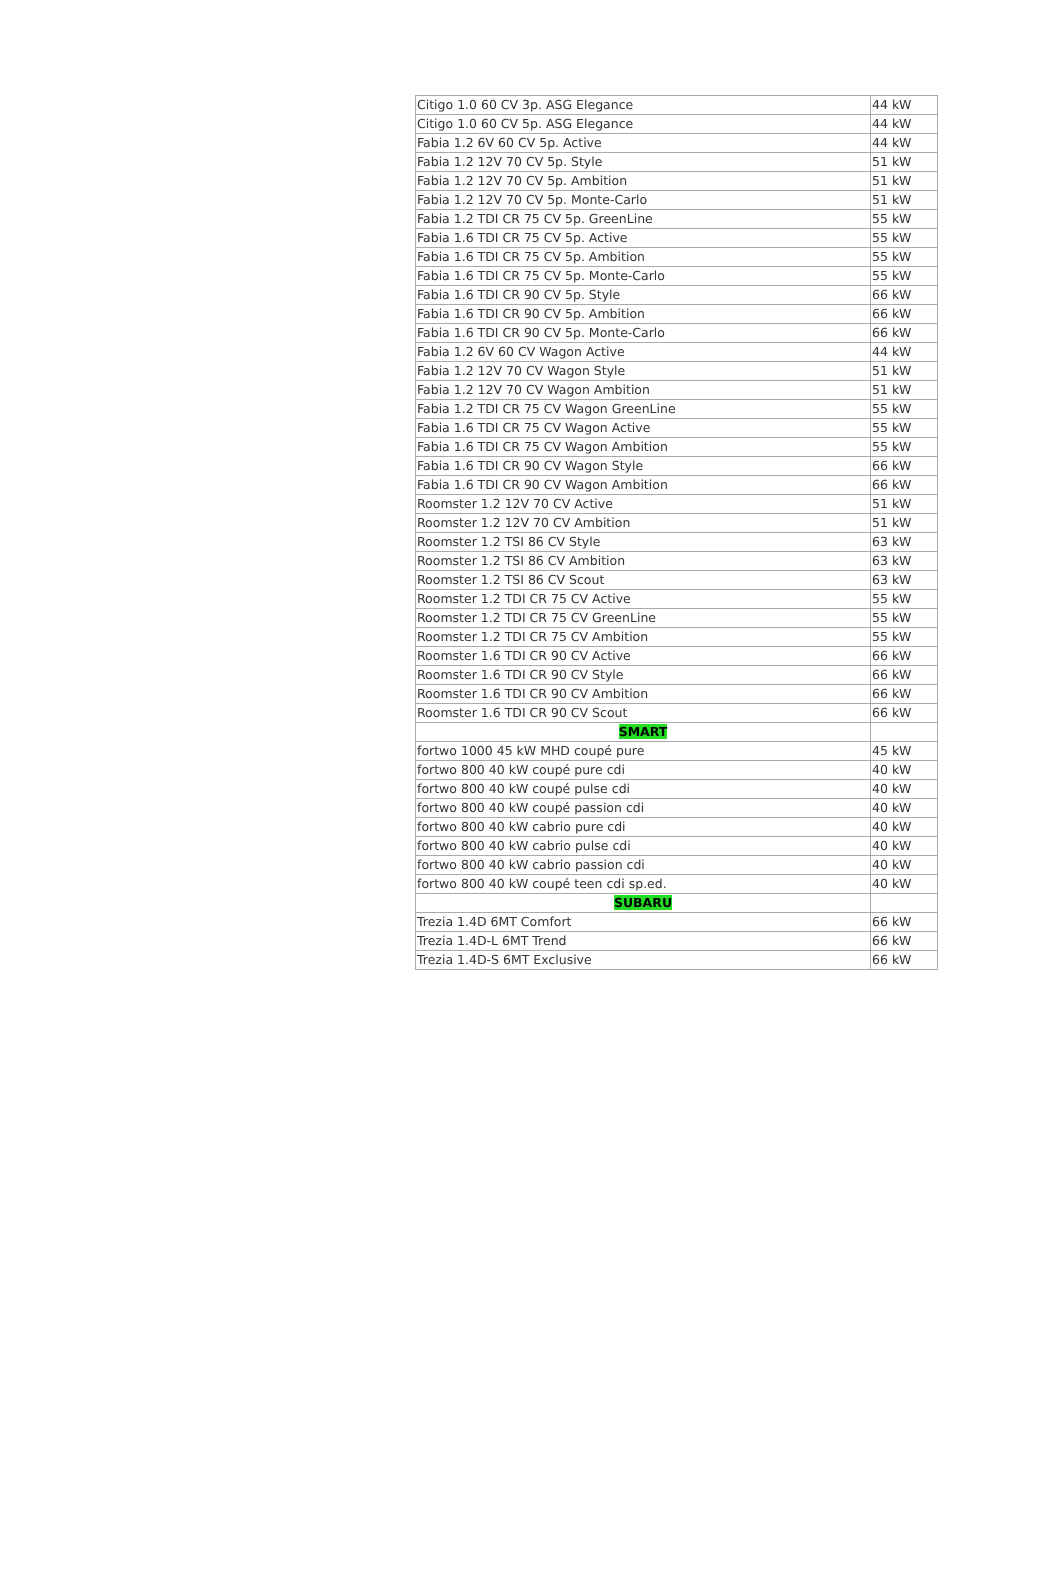| Citigo 1.0 60 CV 3p. ASG Elegance | 44 kW |
| Citigo 1.0 60 CV 5p. ASG Elegance | 44 kW |
| Fabia 1.2 6V 60 CV 5p. Active | 44 kW |
| Fabia 1.2 12V 70 CV 5p. Style | 51 kW |
| Fabia 1.2 12V 70 CV 5p. Ambition | 51 kW |
| Fabia 1.2 12V 70 CV 5p. Monte-Carlo | 51 kW |
| Fabia 1.2 TDI CR 75 CV 5p. GreenLine | 55 kW |
| Fabia 1.6 TDI CR 75 CV 5p. Active | 55 kW |
| Fabia 1.6 TDI CR 75 CV 5p. Ambition | 55 kW |
| Fabia 1.6 TDI CR 75 CV 5p. Monte-Carlo | 55 kW |
| Fabia 1.6 TDI CR 90 CV 5p. Style | 66 kW |
| Fabia 1.6 TDI CR 90 CV 5p. Ambition | 66 kW |
| Fabia 1.6 TDI CR 90 CV 5p. Monte-Carlo | 66 kW |
| Fabia 1.2 6V 60 CV Wagon Active | 44 kW |
| Fabia 1.2 12V 70 CV Wagon Style | 51 kW |
| Fabia 1.2 12V 70 CV Wagon Ambition | 51 kW |
| Fabia 1.2 TDI CR 75 CV Wagon GreenLine | 55 kW |
| Fabia 1.6 TDI CR 75 CV Wagon Active | 55 kW |
| Fabia 1.6 TDI CR 75 CV Wagon Ambition | 55 kW |
| Fabia 1.6 TDI CR 90 CV Wagon Style | 66 kW |
| Fabia 1.6 TDI CR 90 CV Wagon Ambition | 66 kW |
| Roomster 1.2 12V 70 CV Active | 51 kW |
| Roomster 1.2 12V 70 CV Ambition | 51 kW |
| Roomster 1.2 TSI 86 CV Style | 63 kW |
| Roomster 1.2 TSI 86 CV Ambition | 63 kW |
| Roomster 1.2 TSI 86 CV Scout | 63 kW |
| Roomster 1.2 TDI CR 75 CV Active | 55 kW |
| Roomster 1.2 TDI CR 75 CV GreenLine | 55 kW |
| Roomster 1.2 TDI CR 75 CV Ambition | 55 kW |
| Roomster 1.6 TDI CR 90 CV Active | 66 kW |
| Roomster 1.6 TDI CR 90 CV Style | 66 kW |
| Roomster 1.6 TDI CR 90 CV Ambition | 66 kW |
| Roomster 1.6 TDI CR 90 CV Scout | 66 kW |
| SMART | |
| fortwo 1000 45 kW MHD coupé pure | 45 kW |
| fortwo 800 40 kW coupé pure cdi | 40 kW |
| fortwo 800 40 kW coupé pulse cdi | 40 kW |
| fortwo 800 40 kW coupé passion cdi | 40 kW |
| fortwo 800 40 kW cabrio pure cdi | 40 kW |
| fortwo 800 40 kW cabrio pulse cdi | 40 kW |
| fortwo 800 40 kW cabrio passion cdi | 40 kW |
| fortwo 800 40 kW coupé teen cdi sp.ed. | 40 kW |
| SUBARU | |
| Trezia 1.4D 6MT Comfort | 66 kW |
| Trezia 1.4D-L 6MT Trend | 66 kW |
| Trezia 1.4D-S 6MT Exclusive | 66 kW |